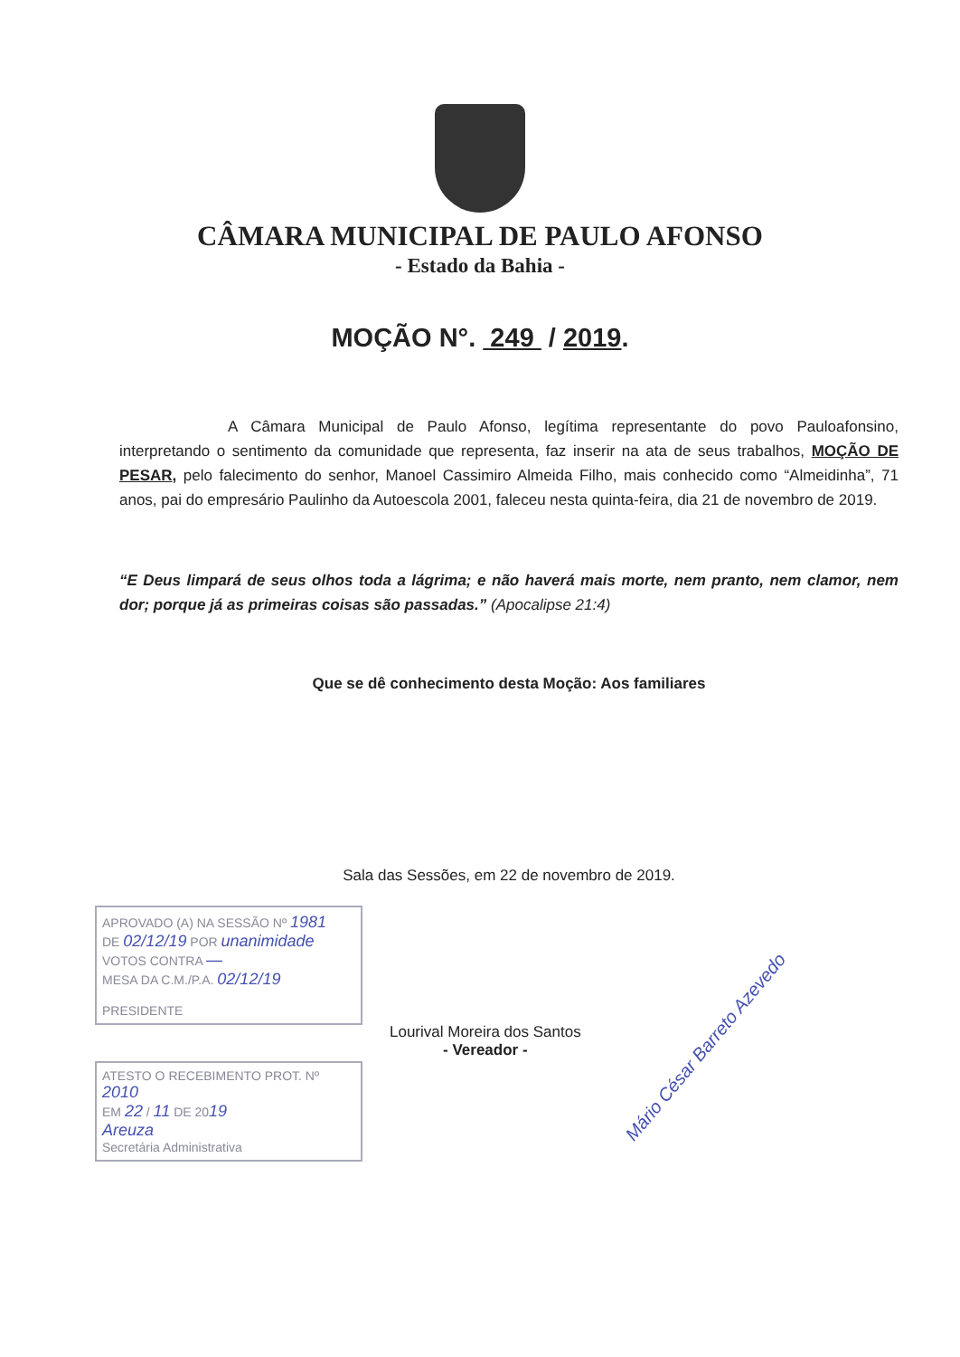CÂMARA MUNICIPAL DE PAULO AFONSO
- Estado da Bahia -
MOÇÃO N°. 249 / 2019.
A Câmara Municipal de Paulo Afonso, legítima representante do povo Pauloafonsino, interpretando o sentimento da comunidade que representa, faz inserir na ata de seus trabalhos, MOÇÃO DE PESAR, pelo falecimento do senhor, Manoel Cassimiro Almeida Filho, mais conhecido como “Almeidinha”, 71 anos, pai do empresário Paulinho da Autoescola 2001, faleceu nesta quinta-feira, dia 21 de novembro de 2019.
“E Deus limpará de seus olhos toda a lágrima; e não haverá mais morte, nem pranto, nem clamor, nem dor; porque já as primeiras coisas são passadas.” (Apocalipse 21:4)
Que se dê conhecimento desta Moção: Aos familiares
Sala das Sessões, em 22 de novembro de 2019.
APROVADO (A) NA SESSÃO Nº 1981
DE 02/12/19 POR unanimidade
VOTOS CONTRA —
MESA DA C.M./P.A. 02/12/19
PRESIDENTE
ATESTO O RECEBIMENTO PROT. Nº 2010
EM 22 / 11 DE 2019
Areuza
Secretária Administrativa
Lourival Moreira dos Santos
- Vereador -
Mário César Barreto Azevedo